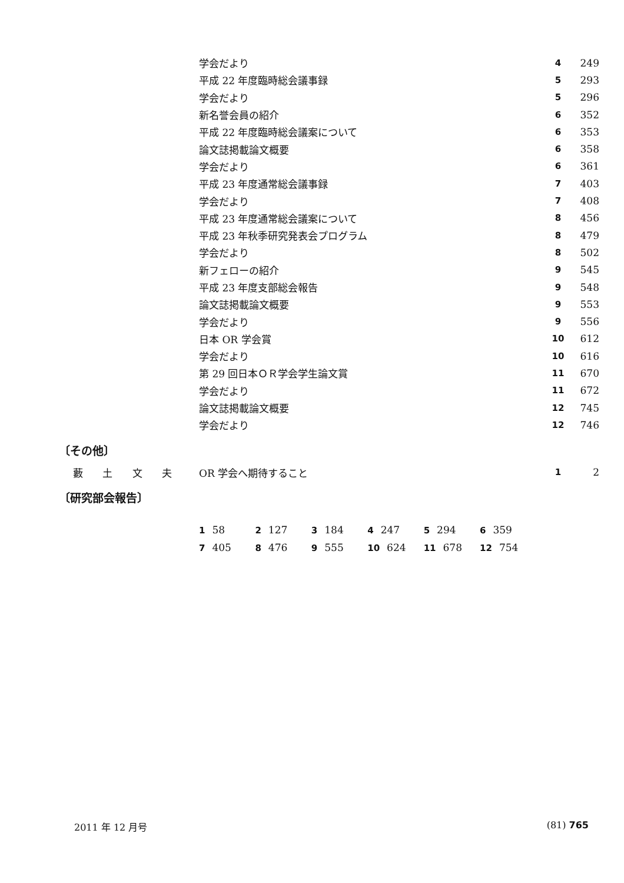| 学会だより | 4 | 249 |
| 平成 22 年度臨時総会議事録 | 5 | 293 |
| 学会だより | 5 | 296 |
| 新名誉会員の紹介 | 6 | 352 |
| 平成 22 年度臨時総会議案について | 6 | 353 |
| 論文誌掲載論文概要 | 6 | 358 |
| 学会だより | 6 | 361 |
| 平成 23 年度通常総会議事録 | 7 | 403 |
| 学会だより | 7 | 408 |
| 平成 23 年度通常総会議案について | 8 | 456 |
| 平成 23 年秋季研究発表会プログラム | 8 | 479 |
| 学会だより | 8 | 502 |
| 新フェローの紹介 | 9 | 545 |
| 平成 23 年度支部総会報告 | 9 | 548 |
| 論文誌掲載論文概要 | 9 | 553 |
| 学会だより | 9 | 556 |
| 日本 OR 学会賞 | 10 | 612 |
| 学会だより | 10 | 616 |
| 第 29 回日本ＯＲ学会学生論文賞 | 11 | 670 |
| 学会だより | 11 | 672 |
| 論文誌掲載論文概要 | 12 | 745 |
| 学会だより | 12 | 746 |
〔その他〕
| 藪 土 文 夫 | OR 学会へ期待すること | 1 | 2 |
〔研究部会報告〕
1 58 2 127 3 184 4 247 5 294 6 359
7 405 8 476 9 555 10 624 11 678 12 754
2011 年 12 月号 (81) 765